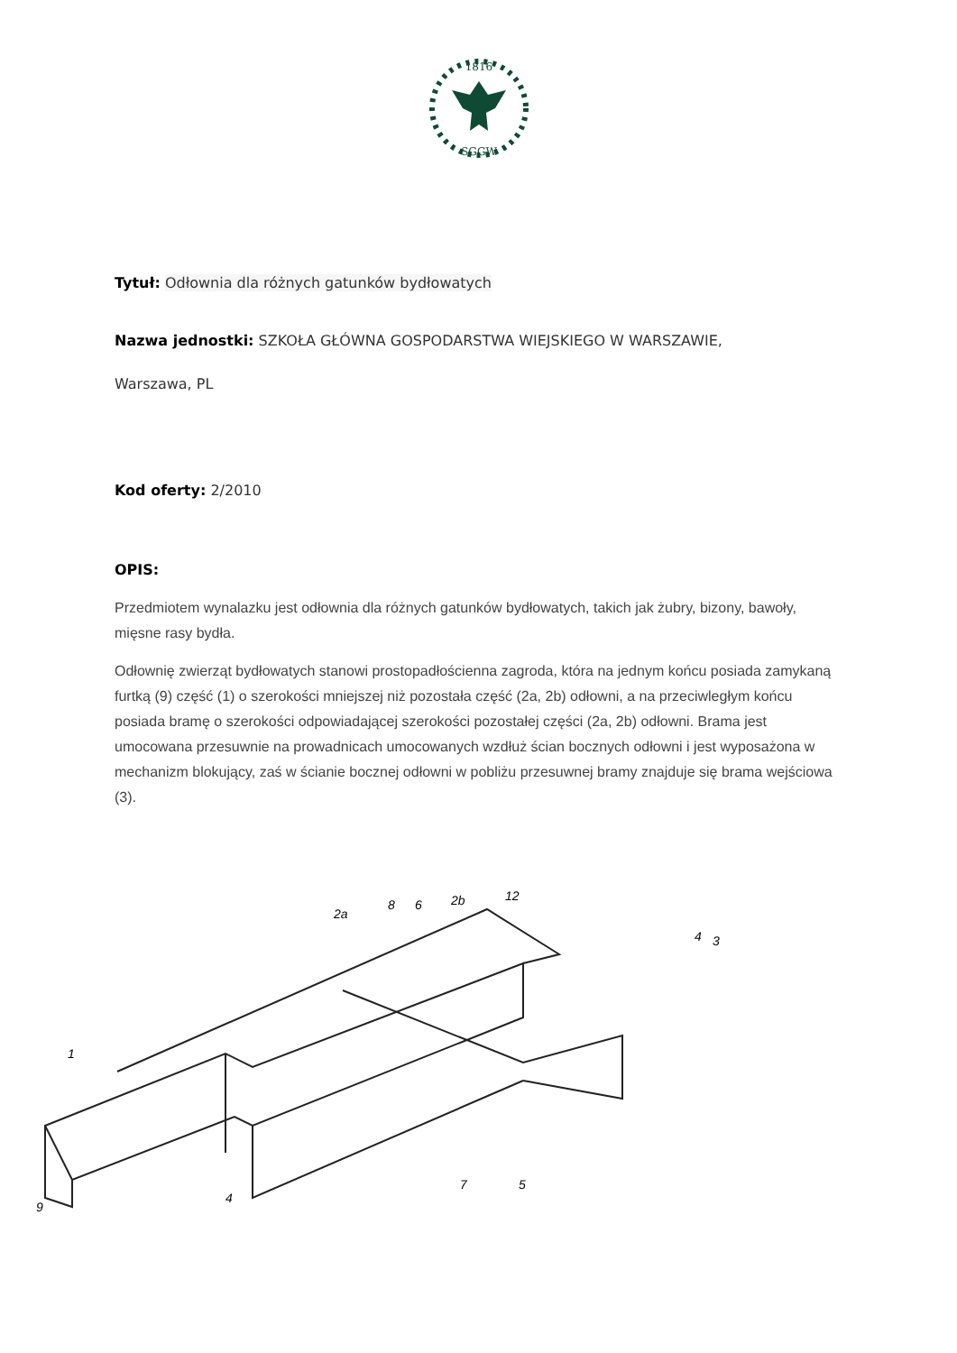1816
SGGW
Tytuł: Odłownia dla różnych gatunków bydłowatych
Nazwa jednostki: SZKOŁA GŁÓWNA GOSPODARSTWA WIEJSKIEGO W WARSZAWIE,
Warszawa, PL
Kod oferty: 2/2010
OPIS:
Przedmiotem wynalazku jest odłownia dla różnych gatunków bydłowatych, takich jak żubry, bizony, bawoły, mięsne rasy bydła.
Odłownię zwierząt bydłowatych stanowi prostopadłościenna zagroda, która na jednym końcu posiada zamykaną furtką (9) część (1) o szerokości mniejszej niż pozostała część (2a, 2b) odłowni, a na przeciwległym końcu posiada bramę o szerokości odpowiadającej szerokości pozostałej części (2a, 2b) odłowni. Brama jest umocowana przesuwnie na prowadnicach umocowanych wzdłuż ścian bocznych odłowni i jest wyposażona w mechanizm blokujący, zaś w ścianie bocznej odłowni w pobliżu przesuwnej bramy znajduje się brama wejściowa (3).
1
2a
8
6
2b
12
4
3
9
4
7
5